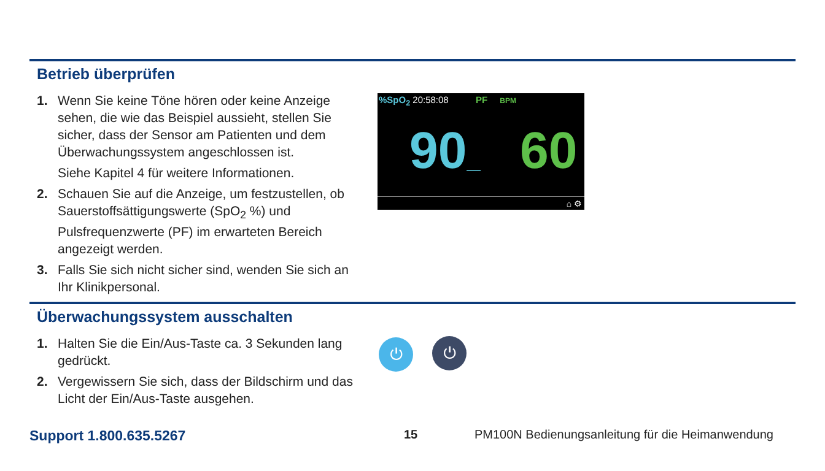Betrieb überprüfen
1. Wenn Sie keine Töne hören oder keine Anzeige sehen, die wie das Beispiel aussieht, stellen Sie sicher, dass der Sensor am Patienten und dem Überwachungssystem angeschlossen ist.
Siehe Kapitel 4 für weitere Informationen.
2. Schauen Sie auf die Anzeige, um festzustellen, ob Sauerstoffsättigungswerte (SpO<sub>2</sub> %) und Pulsfrequenzwerte (PF) im erwarteten Bereich angezeigt werden.
3. Falls Sie sich nicht sicher sind, wenden Sie sich an Ihr Klinikpersonal.
%SpO<sub>2</sub> 20:58:08 PF BPM
90_ 60
⌂ ⚙
Überwachungssystem ausschalten
1. Halten Sie die Ein/Aus-Taste ca. 3 Sekunden lang gedrückt.
2. Vergewissern Sie sich, dass der Bildschirm und das Licht der Ein/Aus-Taste ausgehen.
⏻ ⏻
Support 1.800.635.5267 15 PM100N Bedienungsanleitung für die Heimanwendung